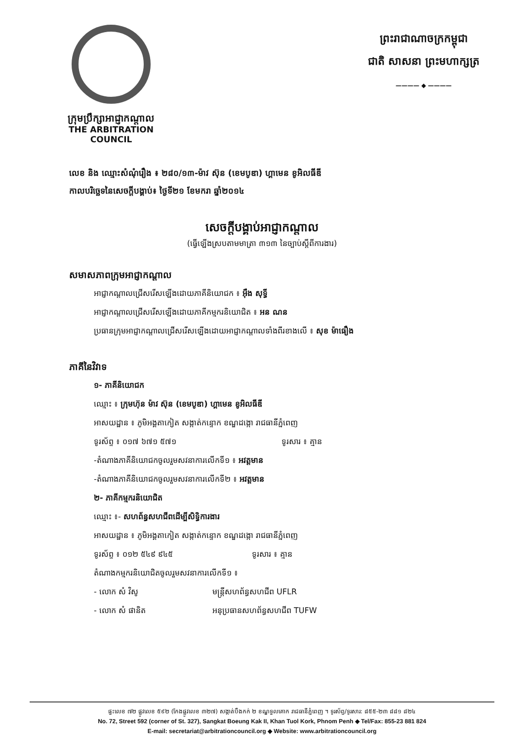ក្រុមប្រឹក្សាអាជ្ញាកណ្តាល
THE ARBITRATION COUNCIL
ព្រះរាជាណាចក្រកម្ពុជា
ជាតិ សាសនា ព្រះមហាក្សត្រ
———— ◆ ————
លេខ និង ឈ្មោះសំណុំរឿង ៖ ២៨០/១៣-ម៉ាវ ស៊ុន (ខេមបូឌា) ហ្គាមេន ខូអិលធីឌី
កាលបរិច្ឆេទនៃសេចក្តីបង្គាប់៖ ថ្ងៃទី២១ ខែមករា ឆ្នាំ២០១៤
សេចក្តីបង្គាប់អាជ្ញាកណ្តាល
(ធ្វើឡើងស្របតាមមាត្រា ៣១៣ នៃច្បាប់ស្តីពីការងារ)
សមាសភាពក្រុមអាជ្ញាកណ្តាល
អាជ្ញាកណ្តាលជ្រើសរើសឡើងដោយភាគីនិយោជក ៖ អ៊ឹង សុទ្ធី
អាជ្ញាកណ្តាលជ្រើសរើសឡើងដោយភាគីកម្មករនិយោជិត ៖ អន ណន
ប្រធានក្រុមអាជ្ញាកណ្តាលជ្រើសរើសឡើងដោយអាជ្ញាកណ្តាលទាំងពីរខាងលើ ៖ សុខ ម៉ាធឿង
ភាគីនៃវិវាទ
១- ភាគីនិយោជក
ឈ្មោះ ៖ ក្រុមហ៊ុន ម៉ាវ ស៊ុន (ខេមបូឌា) ហ្គាមេន ខូអិលធីឌី
អាសយដ្ឋាន ៖ ភូមិអង្គតាកៀត សង្កាត់កន្ទោក ខណ្ឌដង្កោ រាជធានីភ្នំពេញ
ទូរស័ព្ទ ៖ ០១៧ ៦៧១ ៥៧១ ទូរសារ ៖ គ្មាន
-តំណាងភាគីនិយោជកចូលរួមសវនាការលើកទី១ ៖ អវត្តមាន
-តំណាងភាគីនិយោជកចូលរួមសវនាការលើកទី២ ៖ អវត្តមាន
២- ភាគីកម្មករនិយោជិត
ឈ្មោះ ៖- សហព័ន្ធសហជីពដើម្បីសិទ្ធិការងារ
អាសយដ្ឋាន ៖ ភូមិអង្គតាកៀត សង្កាត់កន្ទោក ខណ្ឌដង្កោ រាជធានីភ្នំពេញ
ទូរស័ព្ទ ៖ ០១២ ៥៤៩ ៩៤៥ ទូរសារ ៖ គ្មាន
តំណាងកម្មករនិយោជិតចូលរួមសវនាការលើកទី១ ៖
- លោក សំ វិសូ មន្ត្រីសហព័ន្ធសហជីព UFLR
- លោក សំ ផានិត អនុប្រធានសហព័ន្ធសហជីព TUFW
ផ្ទះលេខ ៧២ ផ្លូវលេខ ៥៩២ (កែងផ្លូវលេខ ៣២៧) សង្កាត់បឹងកក់ ២ ខណ្ឌទួលគោក រាជធានីភ្នំពេញ ។ ទូរស័ព្ទ/ទូរសារ: ៨៥៥-២៣ ៨៨១ ៨២៤
No. 72, Street 592 (corner of St. 327), Sangkat Boeung Kak II, Khan Tuol Kork, Phnom Penh ◆ Tel/Fax: 855-23 881 824
E-mail: secretariat@arbitrationcouncil.org ◆ Website: www.arbitrationcouncil.org